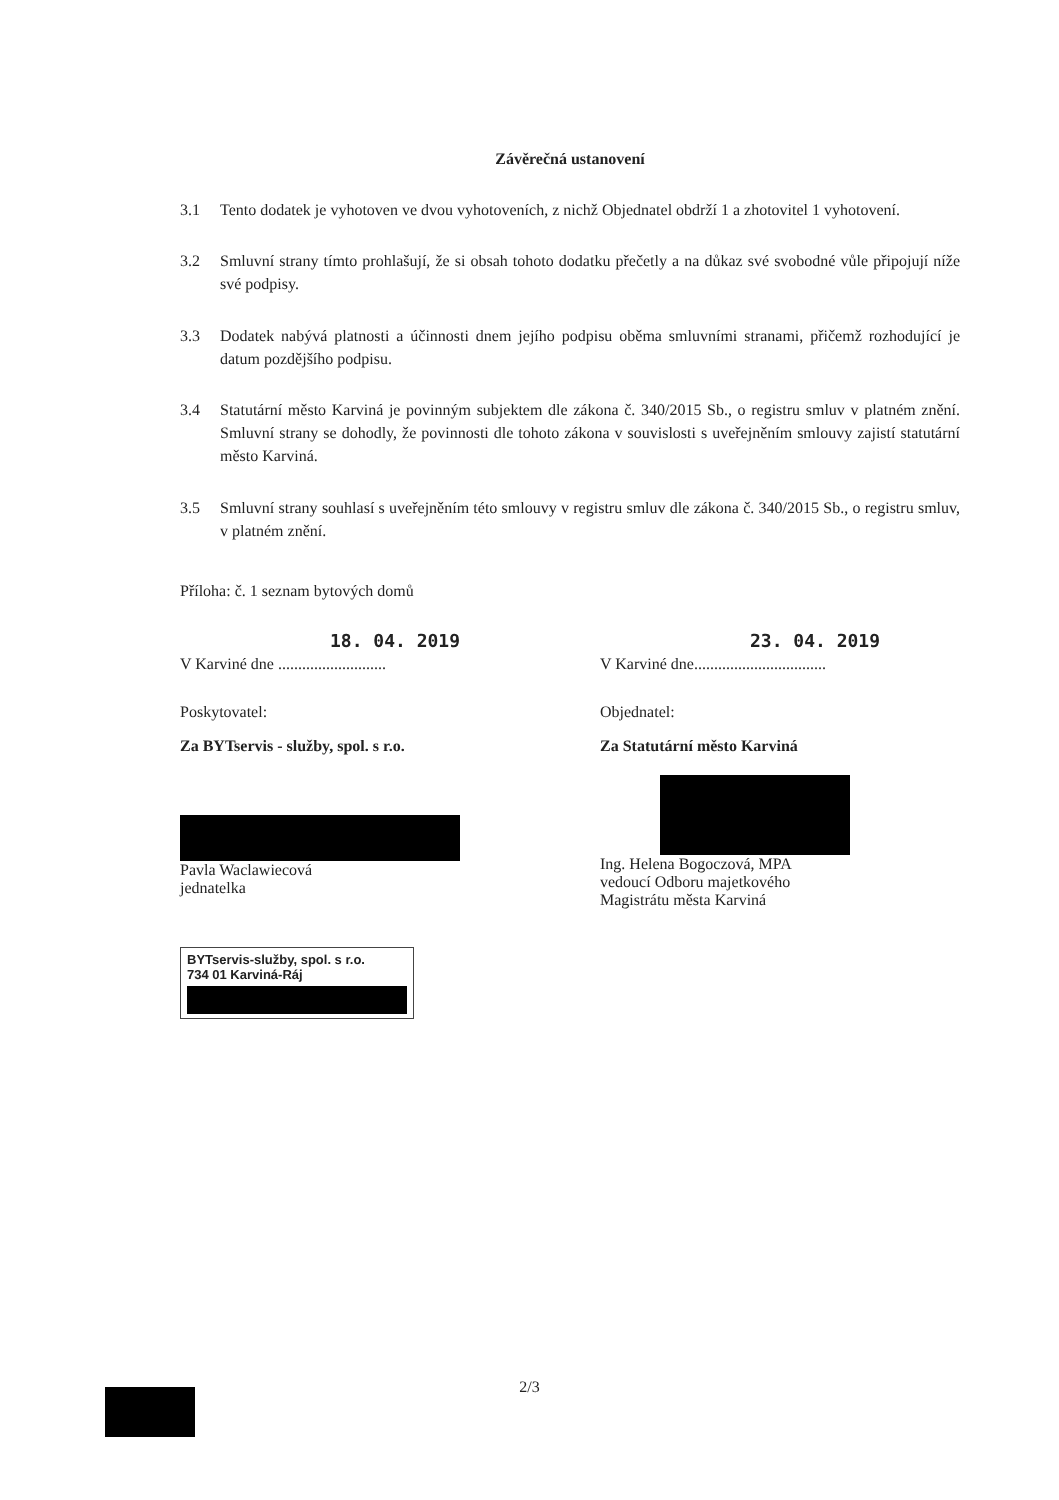Závěrečná ustanovení
3.1 Tento dodatek je vyhotoven ve dvou vyhotoveních, z nichž Objednatel obdrží 1 a zhotovitel 1 vyhotovení.
3.2 Smluvní strany tímto prohlašují, že si obsah tohoto dodatku přečetly a na důkaz své svobodné vůle připojují níže své podpisy.
3.3 Dodatek nabývá platnosti a účinnosti dnem jejího podpisu oběma smluvními stranami, přičemž rozhodující je datum pozdějšího podpisu.
3.4 Statutární město Karviná je povinným subjektem dle zákona č. 340/2015 Sb., o registru smluv v platném znění. Smluvní strany se dohodly, že povinnosti dle tohoto zákona v souvislosti s uveřejněním smlouvy zajistí statutární město Karviná.
3.5 Smluvní strany souhlasí s uveřejněním této smlouvy v registru smluv dle zákona č. 340/2015 Sb., o registru smluv, v platném znění.
Příloha: č. 1 seznam bytových domů
18. 04. 2019
V Karviné dne ...........................
Poskytovatel:
Za BYTservis - služby, spol. s r.o.
Pavla Waclawiecová
jednatelka
BYTservis-služby, spol. s r.o.
734 01 Karviná-Ráj
23. 04. 2019
V Karviné dne.................................
Objednatel:
Za Statutární město Karviná
Ing. Helena Bogoczová, MPA
vedoucí Odboru majetkového
Magistrátu města Karviná
2/3